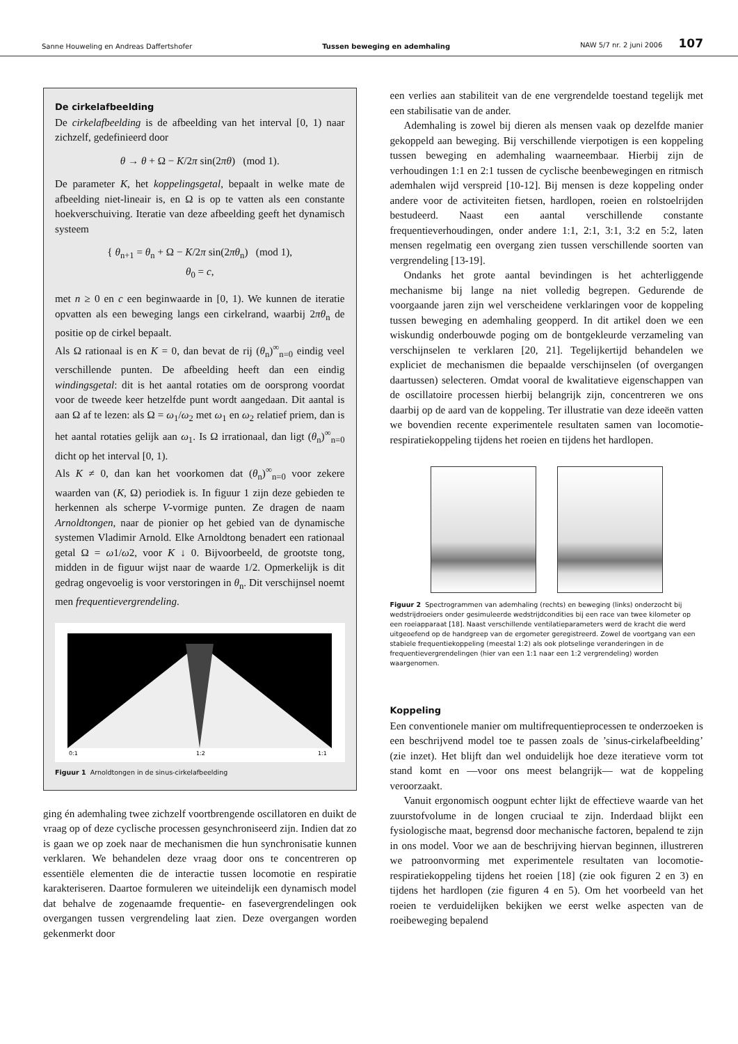Sanne Houweling en Andreas Daffertshofer Tussen beweging en ademhaling NAW 5/7 nr. 2 juni 2006 107
De cirkelafbeelding
De cirkelafbeelding is de afbeelding van het interval [0, 1) naar zichzelf, gedefinieerd door
θ → θ + Ω − K/2π sin(2πθ) (mod 1).
De parameter K, het koppelingsgetal, bepaalt in welke mate de afbeelding niet-lineair is, en Ω is op te vatten als een constante hoekverschuiving. Iteratie van deze afbeelding geeft het dynamisch systeem
{ θ<sub>n+1</sub> = θ<sub>n</sub> + Ω − K/2π sin(2πθ<sub>n</sub>) (mod 1),
θ<sub>0</sub> = c,
met n ≥ 0 en c een beginwaarde in [0, 1). We kunnen de iteratie opvatten als een beweging langs een cirkelrand, waarbij 2πθ<sub>n</sub> de positie op de cirkel bepaalt.
Als Ω rationaal is en K = 0, dan bevat de rij (θ<sub>n</sub>)<sup>∞</sup><sub>n=0</sub> eindig veel verschillende punten. De afbeelding heeft dan een eindig windingsgetal: dit is het aantal rotaties om de oorsprong voordat voor de tweede keer hetzelfde punt wordt aangedaan. Dit aantal is aan Ω af te lezen: als Ω = ω<sub>1</sub>/ω<sub>2</sub> met ω<sub>1</sub> en ω<sub>2</sub> relatief priem, dan is het aantal rotaties gelijk aan ω<sub>1</sub>. Is Ω irrationaal, dan ligt (θ<sub>n</sub>)<sup>∞</sup><sub>n=0</sub> dicht op het interval [0, 1).
Als K ≠ 0, dan kan het voorkomen dat (θ<sub>n</sub>)<sup>∞</sup><sub>n=0</sub> voor zekere waarden van (K, Ω) periodiek is. In figuur 1 zijn deze gebieden te herkennen als scherpe V-vormige punten. Ze dragen de naam Arnoldtongen, naar de pionier op het gebied van de dynamische systemen Vladimir Arnold. Elke Arnoldtong benadert een rationaal getal Ω = ω1/ω2, voor K ↓ 0. Bijvoorbeeld, de grootste tong, midden in de figuur wijst naar de waarde 1/2. Opmerkelijk is dit gedrag ongevoelig is voor verstoringen in θ<sub>n</sub>. Dit verschijnsel noemt men frequentievergrendeling.
0:1
1:2
1:1
Figuur 1 Arnoldtongen in de sinus-cirkelafbeelding
ging én ademhaling twee zichzelf voortbrengende oscillatoren en duikt de vraag op of deze cyclische processen gesynchroniseerd zijn. Indien dat zo is gaan we op zoek naar de mechanismen die hun synchronisatie kunnen verklaren. We behandelen deze vraag door ons te concentreren op essentiële elementen die de interactie tussen locomotie en respiratie karakteriseren. Daartoe formuleren we uiteindelijk een dynamisch model dat behalve de zogenaamde frequentie- en fasevergrendelingen ook overgangen tussen vergrendeling laat zien. Deze overgangen worden gekenmerkt door
een verlies aan stabiliteit van de ene vergrendelde toestand tegelijk met een stabilisatie van de ander.
Ademhaling is zowel bij dieren als mensen vaak op dezelfde manier gekoppeld aan beweging. Bij verschillende vierpotigen is een koppeling tussen beweging en ademhaling waarneembaar. Hierbij zijn de verhoudingen 1:1 en 2:1 tussen de cyclische beenbewegingen en ritmisch ademhalen wijd verspreid [10-12]. Bij mensen is deze koppeling onder andere voor de activiteiten fietsen, hardlopen, roeien en rolstoelrijden bestudeerd. Naast een aantal verschillende constante frequentieverhoudingen, onder andere 1:1, 2:1, 3:1, 3:2 en 5:2, laten mensen regelmatig een overgang zien tussen verschillende soorten van vergrendeling [13-19].
Ondanks het grote aantal bevindingen is het achterliggende mechanisme bij lange na niet volledig begrepen. Gedurende de voorgaande jaren zijn wel verscheidene verklaringen voor de koppeling tussen beweging en ademhaling geopperd. In dit artikel doen we een wiskundig onderbouwde poging om de bontgekleurde verzameling van verschijnselen te verklaren [20, 21]. Tegelijkertijd behandelen we expliciet de mechanismen die bepaalde verschijnselen (of overgangen daartussen) selecteren. Omdat vooral de kwalitatieve eigenschappen van de oscillatoire processen hierbij belangrijk zijn, concentreren we ons daarbij op de aard van de koppeling. Ter illustratie van deze ideeën vatten we bovendien recente experimentele resultaten samen van locomotie-respiratiekoppeling tijdens het roeien en tijdens het hardlopen.
Figuur 2 Spectrogrammen van ademhaling (rechts) en beweging (links) onderzocht bij wedstrijdroeiers onder gesimuleerde wedstrijdcondities bij een race van twee kilometer op een roeiapparaat [18]. Naast verschillende ventilatieparameters werd de kracht die werd uitgeoefend op de handgreep van de ergometer geregistreerd. Zowel de voortgang van een stabiele frequentiekoppeling (meestal 1:2) als ook plotselinge veranderingen in de frequentievergrendelingen (hier van een 1:1 naar een 1:2 vergrendeling) worden waargenomen.
Koppeling
Een conventionele manier om multifrequentieprocessen te onderzoeken is een beschrijvend model toe te passen zoals de ’sinus-cirkelafbeelding’ (zie inzet). Het blijft dan wel onduidelijk hoe deze iteratieve vorm tot stand komt en —voor ons meest belangrijk— wat de koppeling veroorzaakt.
Vanuit ergonomisch oogpunt echter lijkt de effectieve waarde van het zuurstofvolume in de longen cruciaal te zijn. Inderdaad blijkt een fysiologische maat, begrensd door mechanische factoren, bepalend te zijn in ons model. Voor we aan de beschrijving hiervan beginnen, illustreren we patroonvorming met experimentele resultaten van locomotie-respiratiekoppeling tijdens het roeien [18] (zie ook figuren 2 en 3) en tijdens het hardlopen (zie figuren 4 en 5). Om het voorbeeld van het roeien te verduidelijken bekijken we eerst welke aspecten van de roeibeweging bepalend